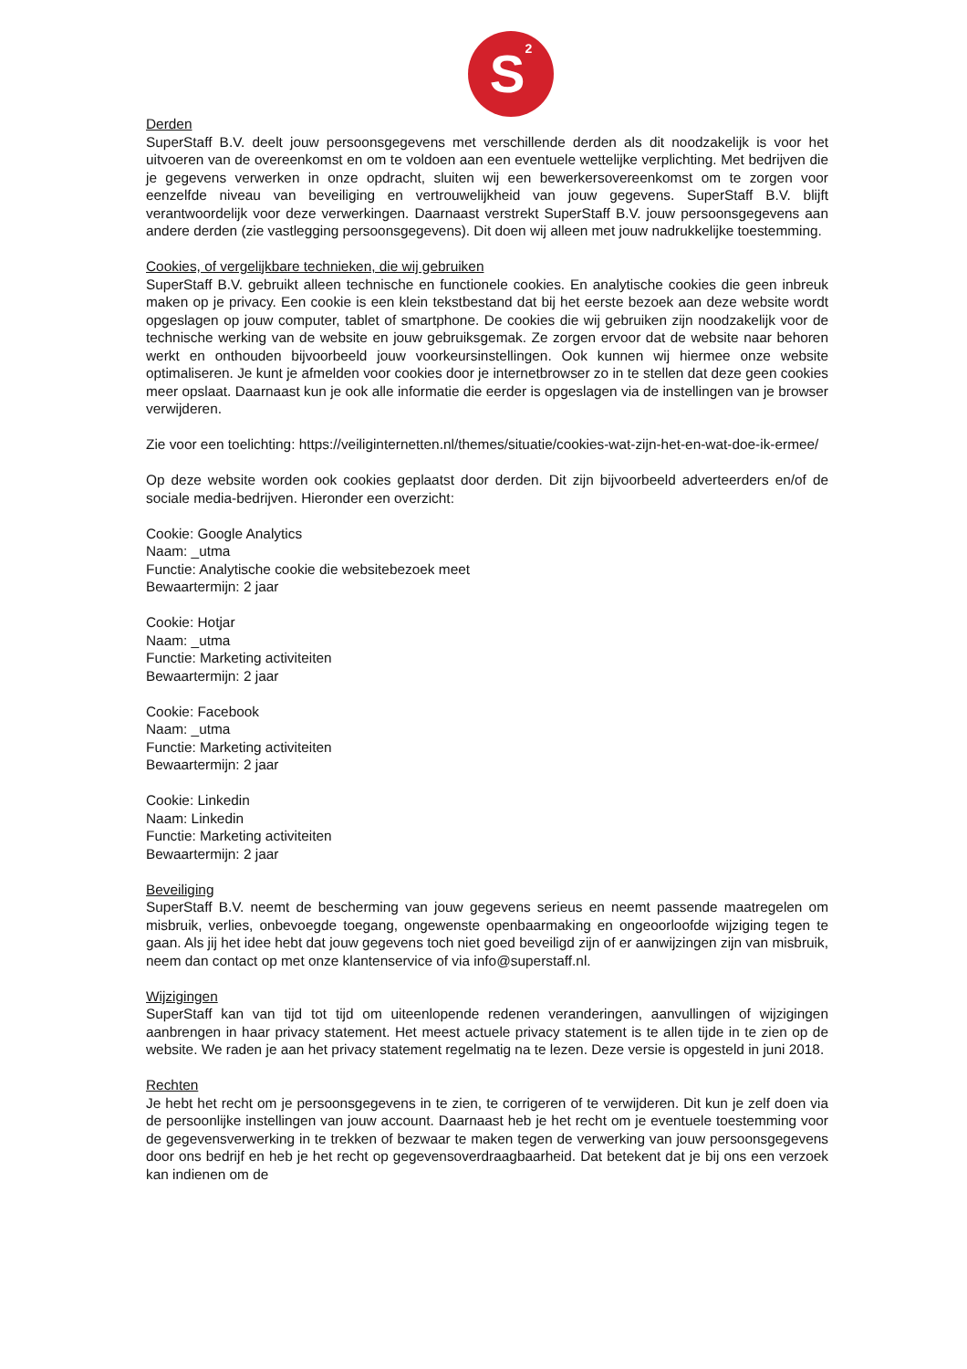S<sup>2</sup>
Derden
SuperStaff B.V. deelt jouw persoonsgegevens met verschillende derden als dit noodzakelijk is voor het uitvoeren van de overeenkomst en om te voldoen aan een eventuele wettelijke verplichting. Met bedrijven die je gegevens verwerken in onze opdracht, sluiten wij een bewerkersovereenkomst om te zorgen voor eenzelfde niveau van beveiliging en vertrouwelijkheid van jouw gegevens. SuperStaff B.V. blijft verantwoordelijk voor deze verwerkingen. Daarnaast verstrekt SuperStaff B.V. jouw persoonsgegevens aan andere derden (zie vastlegging persoonsgegevens). Dit doen wij alleen met jouw nadrukkelijke toestemming.
Cookies, of vergelijkbare technieken, die wij gebruiken
SuperStaff B.V. gebruikt alleen technische en functionele cookies. En analytische cookies die geen inbreuk maken op je privacy. Een cookie is een klein tekstbestand dat bij het eerste bezoek aan deze website wordt opgeslagen op jouw computer, tablet of smartphone. De cookies die wij gebruiken zijn noodzakelijk voor de technische werking van de website en jouw gebruiksgemak. Ze zorgen ervoor dat de website naar behoren werkt en onthouden bijvoorbeeld jouw voorkeursinstellingen. Ook kunnen wij hiermee onze website optimaliseren. Je kunt je afmelden voor cookies door je internetbrowser zo in te stellen dat deze geen cookies meer opslaat. Daarnaast kun je ook alle informatie die eerder is opgeslagen via de instellingen van je browser verwijderen.
Zie voor een toelichting: https://veiliginternetten.nl/themes/situatie/cookies-wat-zijn-het-en-wat-doe-ik-ermee/
Op deze website worden ook cookies geplaatst door derden. Dit zijn bijvoorbeeld adverteerders en/of de sociale media-bedrijven. Hieronder een overzicht:
Cookie: Google Analytics
Naam: _utma
Functie: Analytische cookie die websitebezoek meet
Bewaartermijn: 2 jaar
Cookie: Hotjar
Naam: _utma
Functie: Marketing activiteiten
Bewaartermijn: 2 jaar
Cookie: Facebook
Naam: _utma
Functie: Marketing activiteiten
Bewaartermijn: 2 jaar
Cookie: Linkedin
Naam: Linkedin
Functie: Marketing activiteiten
Bewaartermijn: 2 jaar
Beveiliging
SuperStaff B.V. neemt de bescherming van jouw gegevens serieus en neemt passende maatregelen om misbruik, verlies, onbevoegde toegang, ongewenste openbaarmaking en ongeoorloofde wijziging tegen te gaan. Als jij het idee hebt dat jouw gegevens toch niet goed beveiligd zijn of er aanwijzingen zijn van misbruik, neem dan contact op met onze klantenservice of via info@superstaff.nl.
Wijzigingen
SuperStaff kan van tijd tot tijd om uiteenlopende redenen veranderingen, aanvullingen of wijzigingen aanbrengen in haar privacy statement. Het meest actuele privacy statement is te allen tijde in te zien op de website. We raden je aan het privacy statement regelmatig na te lezen. Deze versie is opgesteld in juni 2018.
Rechten
Je hebt het recht om je persoonsgegevens in te zien, te corrigeren of te verwijderen. Dit kun je zelf doen via de persoonlijke instellingen van jouw account. Daarnaast heb je het recht om je eventuele toestemming voor de gegevensverwerking in te trekken of bezwaar te maken tegen de verwerking van jouw persoonsgegevens door ons bedrijf en heb je het recht op gegevensoverdraagbaarheid. Dat betekent dat je bij ons een verzoek kan indienen om de